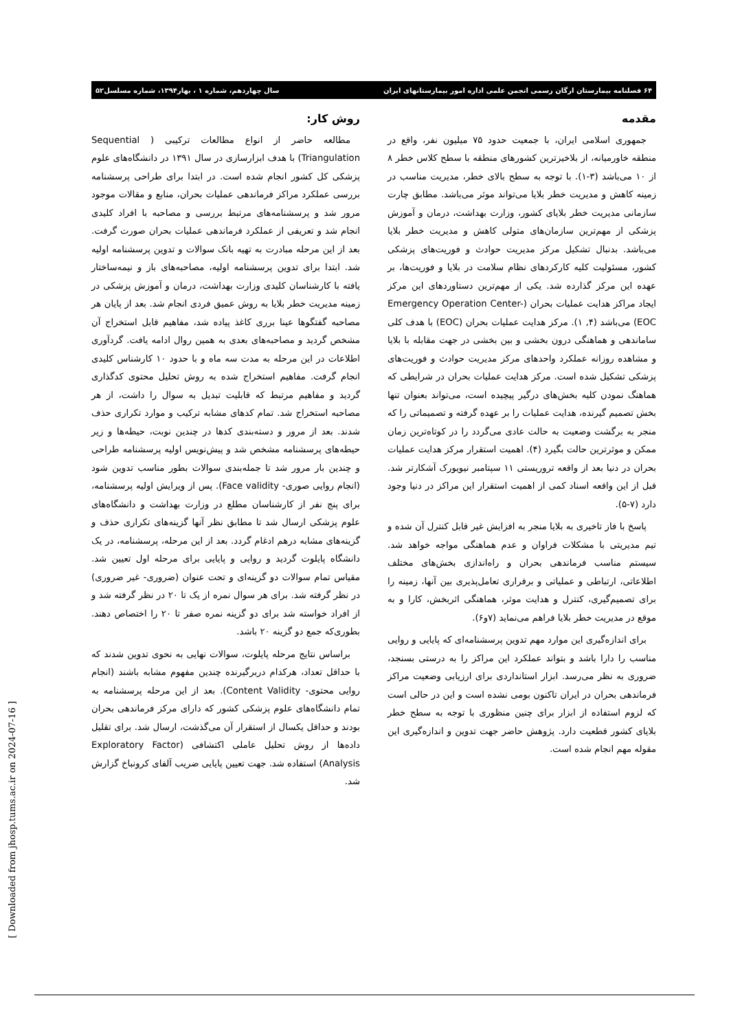۶۴ فصلنامه بیمارستان ارگان رسمی انجمن علمی اداره امور بیمارستانهای ایران سال چهاردهم، شماره ۱ ، بهار۱۳۹۴، شماره مسلسل۵۲
مقدمه
جمهوری اسلامی ایران، با جمعیت حدود ۷۵ میلیون نفر، واقع در منطقه خاورمیانه، از بلاخیزترین کشورهای منطقه با سطح کلاس خطر ۸ از ۱۰ می‌باشد (۳-۱). با توجه به سطح بالای خطر، مدیریت مناسب در زمینه کاهش و مدیریت خطر بلایا می‌تواند موثر می‌باشد. مطابق چارت سازمانی مدیریت خطر بلایای کشور، وزارت بهداشت، درمان و آموزش پزشکی از مهم‌ترین سازمان‌های متولی کاهش و مدیریت خطر بلایا می‌باشد. بدنبال تشکیل مرکز مدیریت حوادث و فوریت‌های پزشکی کشور، مسئولیت کلیه کارکردهای نظام سلامت در بلایا و فوریت‌ها، بر عهده این مرکز گذارده شد. یکی از مهم‌ترین دستاوردهای این مرکز ایجاد مراکز هدایت عملیات بحران (Emergency Operation Center-EOC) می‌باشد (۴, ۱). مرکز هدایت عملیات بحران (EOC) با هدف کلی ساماندهی و هماهنگی درون بخشی و بین بخشی در جهت مقابله با بلایا و مشاهده روزانه عملکرد واحدهای مرکز مدیریت حوادث و فوریت‌های پزشکی تشکیل شده است. مرکز هدایت عملیات بحران در شرایطی که هماهنگ نمودن کلیه بخش‌های درگیر پیچیده است، می‌تواند بعنوان تنها بخش تصمیم گیرنده، هدایت عملیات را بر عهده گرفته و تصمیماتی را که منجر به برگشت وضعیت به حالت عادی می‌گردد را در کوتاه‌ترین زمان ممکن و موثرترین حالت بگیرد (۴). اهمیت استقرار مرکز هدایت عملیات بحران در دنیا بعد از واقعه تروریستی ۱۱ سپتامبر نیویورک آشکارتر شد. قبل از این واقعه اسناد کمی از اهمیت استقرار این مراکز در دنیا وجود دارد (۷-۵).
پاسخ با فاز تاخیری به بلایا منجر به افزایش غیر قابل کنترل آن شده و تیم مدیریتی با مشکلات فراوان و عدم هماهنگی مواجه خواهد شد. سیستم مناسب فرماندهی بحران و راه‌اندازی بخش‌های مختلف اطلاعاتی، ارتباطی و عملیاتی و برقراری تعامل‌پذیری بین آنها، زمینه را برای تصمیم‌گیری، کنترل و هدایت موثر، هماهنگی اثربخش، کارا و به موقع در مدیریت خطر بلایا فراهم می‌نماید (۷و۶).
برای اندازه‌گیری این موارد مهم تدوین پرسشنامه‌ای که پایایی و روایی مناسب را دارا باشد و بتواند عملکرد این مراکز را به درستی بسنجد، ضروری به نظر می‌رسد. ابزار استانداردی برای ارزیابی وضعیت مراکز فرماندهی بحران در ایران تاکنون بومی نشده است و این در حالی است که لزوم استفاده از ابزار برای چنین منظوری با توجه به سطح خطر بلایای کشور قطعیت دارد. پژوهش حاضر جهت تدوین و اندازه‌گیری این مقوله مهم انجام شده است.
روش کار:
مطالعه حاضر از انواع مطالعات ترکیبی ( Sequential Triangulation) با هدف ابزارسازی در سال ۱۳۹۱ در دانشگاه‌های علوم پزشکی کل کشور انجام شده است. در ابتدا برای طراحی پرسشنامه بررسی عملکرد مراکز فرماندهی عملیات بحران، منابع و مقالات موجود مرور شد و پرسشنامه‌های مرتبط بررسی و مصاحبه با افراد کلیدی انجام شد و تعریفی از عملکرد فرماندهی عملیات بحران صورت گرفت. بعد از این مرحله مبادرت به تهیه بانک سوالات و تدوین پرسشنامه اولیه شد. ابتدا برای تدوین پرسشنامه اولیه، مصاحبه‌های باز و نیمه‌ساختار یافته با کارشناسان کلیدی وزارت بهداشت، درمان و آموزش پزشکی در زمینه مدیریت خطر بلایا به روش عمیق فردی انجام شد. بعد از پایان هر مصاحبه گفتگوها عینا برری کاغذ پیاده شد، مفاهیم قابل استخراج آن مشخص گردید و مصاحبه‌های بعدی به همین روال ادامه یافت. گردآوری اطلاعات در این مرحله به مدت سه ماه و با حدود ۱۰ کارشناس کلیدی انجام گرفت. مفاهیم استخراج شده به روش تحلیل محتوی کدگذاری گردید و مفاهیم مرتبط که قابلیت تبدیل به سوال را داشت، از هر مصاحبه استخراج شد. تمام کدهای مشابه ترکیب و موارد تکراری حذف شدند. بعد از مرور و دسته‌بندی کدها در چندین نوبت، حیطه‌ها و زیر حیطه‌های پرسشنامه مشخص شد و پیش‌نویس اولیه پرسشنامه طراحی و چندین بار مرور شد تا جمله‌بندی سوالات بطور مناسب تدوین شود (انجام روایی صوری- Face validity). پس از ویرایش اولیه پرسشنامه، برای پنج نفر از کارشناسان مطلع در وزارت بهداشت و دانشگاه‌های علوم پزشکی ارسال شد تا مطابق نظر آنها گزینه‌های تکراری حذف و گزینه‌های مشابه درهم ادغام گردد. بعد از این مرحله، پرسشنامه، در یک دانشگاه پایلوت گردید و روایی و پایایی برای مرحله اول تعیین شد. مقیاس تمام سوالات دو گزینه‌ای و تحت عنوان (ضروری- غیر ضروری) در نظر گرفته شد. برای هر سوال نمره از یک تا ۲۰ در نظر گرفته شد و از افراد خواسته شد برای دو گزینه نمره صفر تا ۲۰ را اختصاص دهند. بطوری‌که جمع دو گزینه ۲۰ باشد.
براساس نتایج مرحله پایلوت، سوالات نهایی به نحوی تدوین شدند که با حداقل تعداد، هرکدام دربرگیرنده چندین مفهوم مشابه باشند (انجام روایی محتوی- Content Validity). بعد از این مرحله پرسشنامه به تمام دانشگاه‌های علوم پزشکی کشور که دارای مرکز فرماندهی بحران بودند و حداقل یکسال از استقرار آن می‌گذشت، ارسال شد. برای تقلیل داده‌ها از روش تحلیل عاملی اکتشافی (Exploratory Factor Analysis) استفاده شد. جهت تعیین پایایی ضریب آلفای کرونباخ گزارش شد.
[ Downloaded from jhosp.tums.ac.ir on 2024-07-16 ]